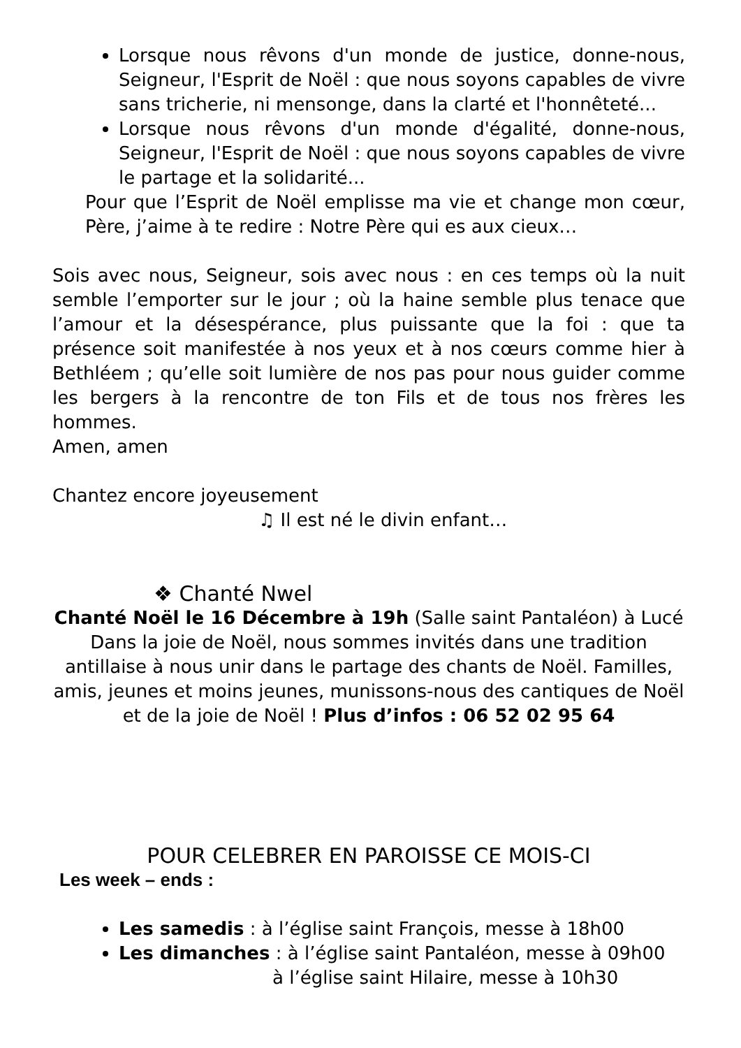Lorsque nous rêvons d'un monde de justice, donne-nous, Seigneur, l'Esprit de Noël : que nous soyons capables de vivre sans tricherie, ni mensonge, dans la clarté et l'honnêteté...
Lorsque nous rêvons d'un monde d'égalité, donne-nous, Seigneur, l'Esprit de Noël : que nous soyons capables de vivre le partage et la solidarité...
Pour que l’Esprit de Noël emplisse ma vie et change mon cœur, Père, j’aime à te redire : Notre Père qui es aux cieux…
Sois avec nous, Seigneur, sois avec nous : en ces temps où la nuit semble l’emporter sur le jour ; où la haine semble plus tenace que l’amour et la désespérance, plus puissante que la foi : que ta présence soit manifestée à nos yeux et à nos cœurs comme hier à Bethléem ; qu’elle soit lumière de nos pas pour nous guider comme les bergers à la rencontre de ton Fils et de tous nos frères les hommes.
Amen, amen
Chantez encore joyeusement
♫ Il est né le divin enfant…
❖ Chanté Nwel
Chanté Noël le 16 Décembre à 19h (Salle saint Pantaléon) à Lucé
Dans la joie de Noël, nous sommes invités dans une tradition antillaise à nous unir dans le partage des chants de Noël. Familles, amis, jeunes et moins jeunes, munissons-nous des cantiques de Noël et de la joie de Noël ! Plus d’infos : 06 52 02 95 64
POUR CELEBRER EN PAROISSE CE MOIS-CI
Les week – ends :
Les samedis : à l’église saint François, messe à 18h00
Les dimanches : à l’église saint Pantaléon, messe à 09h00
à l’église saint Hilaire, messe à 10h30